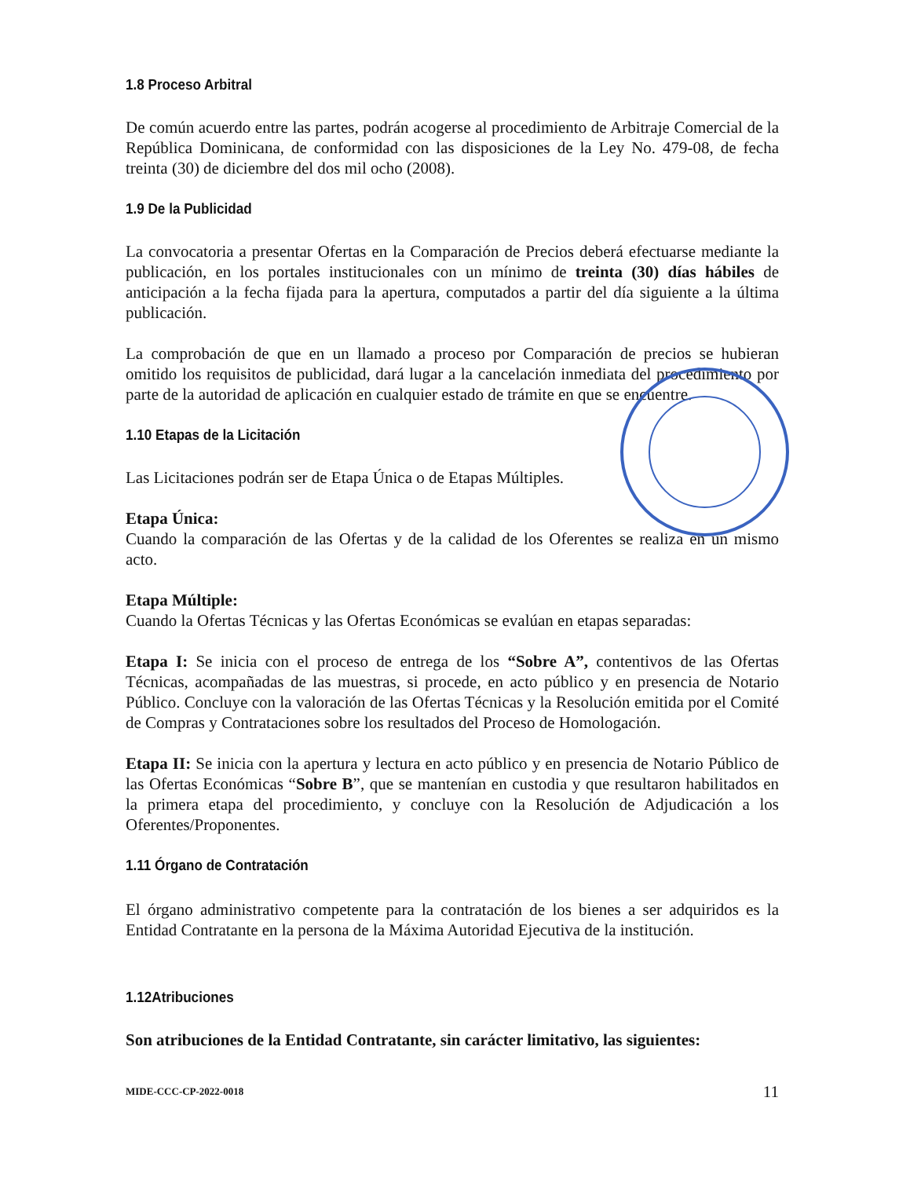1.8 Proceso Arbitral
De común acuerdo entre las partes, podrán acogerse al procedimiento de Arbitraje Comercial de la República Dominicana, de conformidad con las disposiciones de la Ley No. 479-08, de fecha treinta (30) de diciembre del dos mil ocho (2008).
1.9 De la Publicidad
La convocatoria a presentar Ofertas en la Comparación de Precios deberá efectuarse mediante la publicación, en los portales institucionales con un mínimo de treinta (30) días hábiles de anticipación a la fecha fijada para la apertura, computados a partir del día siguiente a la última publicación.
La comprobación de que en un llamado a proceso por Comparación de precios se hubieran omitido los requisitos de publicidad, dará lugar a la cancelación inmediata del procedimiento por parte de la autoridad de aplicación en cualquier estado de trámite en que se encuentre.
1.10 Etapas de la Licitación
Las Licitaciones podrán ser de Etapa Única o de Etapas Múltiples.
Etapa Única:
Cuando la comparación de las Ofertas y de la calidad de los Oferentes se realiza en un mismo acto.
Etapa Múltiple:
Cuando la Ofertas Técnicas y las Ofertas Económicas se evalúan en etapas separadas:
Etapa I: Se inicia con el proceso de entrega de los “Sobre A”, contentivos de las Ofertas Técnicas, acompañadas de las muestras, si procede, en acto público y en presencia de Notario Público. Concluye con la valoración de las Ofertas Técnicas y la Resolución emitida por el Comité de Compras y Contrataciones sobre los resultados del Proceso de Homologación.
Etapa II: Se inicia con la apertura y lectura en acto público y en presencia de Notario Público de las Ofertas Económicas “Sobre B”, que se mantenían en custodia y que resultaron habilitados en la primera etapa del procedimiento, y concluye con la Resolución de Adjudicación a los Oferentes/Proponentes.
1.11 Órgano de Contratación
El órgano administrativo competente para la contratación de los bienes a ser adquiridos es la Entidad Contratante en la persona de la Máxima Autoridad Ejecutiva de la institución.
1.12Atribuciones
Son atribuciones de la Entidad Contratante, sin carácter limitativo, las siguientes:
MIDE-CCC-CP-2022-0018 11